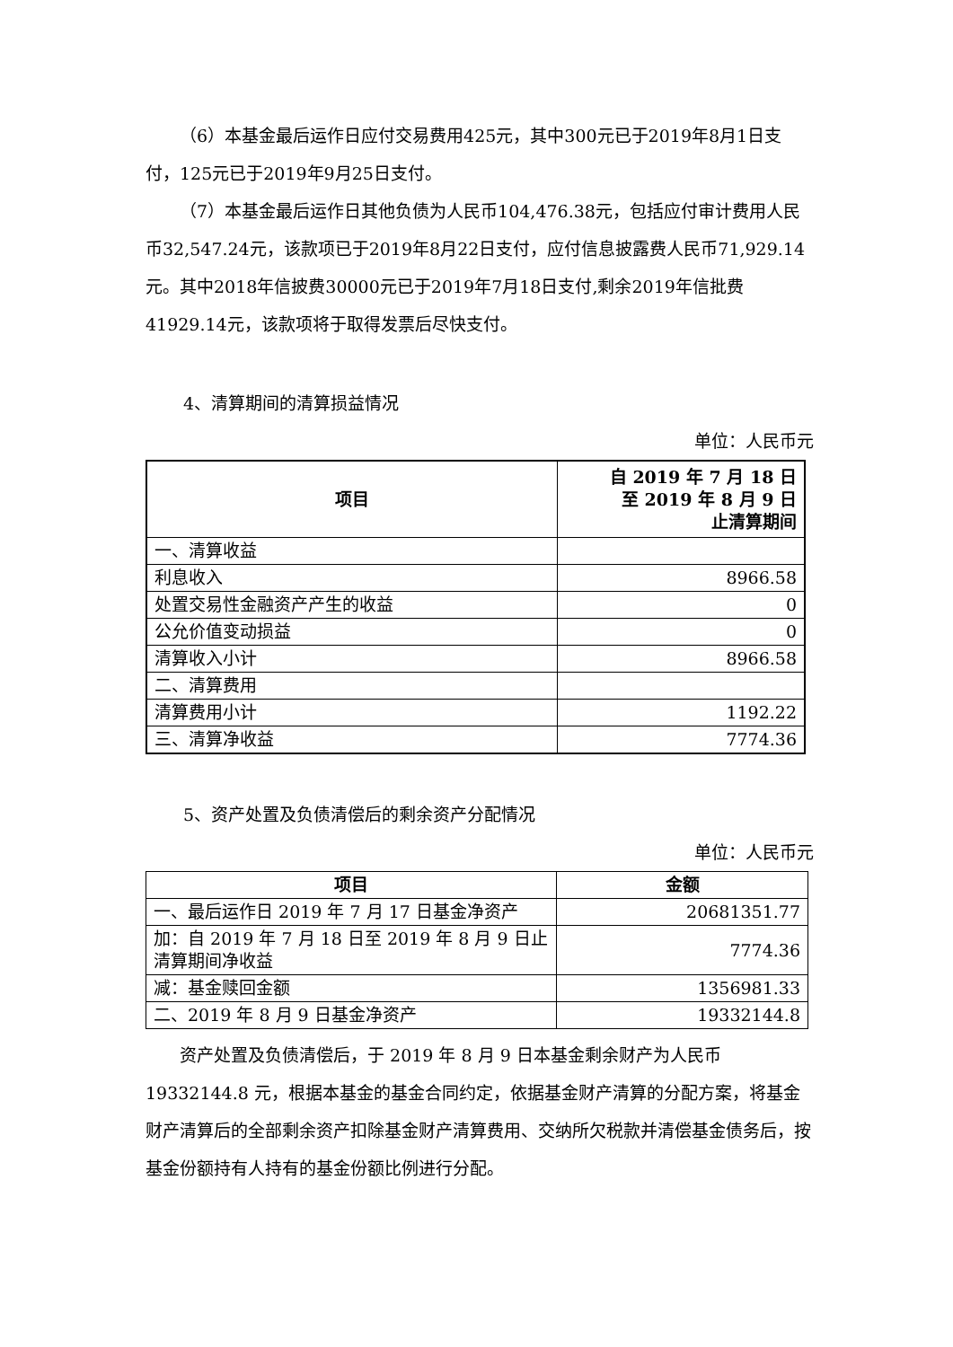（6）本基金最后运作日应付交易费用425元，其中300元已于2019年8月1日支付，125元已于2019年9月25日支付。
（7）本基金最后运作日其他负债为人民币104,476.38元，包括应付审计费用人民币32,547.24元，该款项已于2019年8月22日支付，应付信息披露费人民币71,929.14元。其中2018年信披费30000元已于2019年7月18日支付,剩余2019年信批费41929.14元，该款项将于取得发票后尽快支付。
4、清算期间的清算损益情况
单位：人民币元
| 项目 | 自 2019 年 7 月 18 日 至 2019 年 8 月 9 日 止清算期间 |
| --- | --- |
| 一、清算收益 | |
| 利息收入 | 8966.58 |
| 处置交易性金融资产产生的收益 | 0 |
| 公允价值变动损益 | 0 |
| 清算收入小计 | 8966.58 |
| 二、清算费用 | |
| 清算费用小计 | 1192.22 |
| 三、清算净收益 | 7774.36 |
5、资产处置及负债清偿后的剩余资产分配情况
单位：人民币元
| 项目 | 金额 |
| --- | --- |
| 一、最后运作日 2019 年 7 月 17 日基金净资产 | 20681351.77 |
| 加：自 2019 年 7 月 18 日至 2019 年 8 月 9 日止清算期间净收益 | 7774.36 |
| 减：基金赎回金额 | 1356981.33 |
| 二、2019 年 8 月 9 日基金净资产 | 19332144.8 |
资产处置及负债清偿后，于 2019 年 8 月 9 日本基金剩余财产为人民币 19332144.8 元，根据本基金的基金合同约定，依据基金财产清算的分配方案，将基金财产清算后的全部剩余资产扣除基金财产清算费用、交纳所欠税款并清偿基金债务后，按基金份额持有人持有的基金份额比例进行分配。